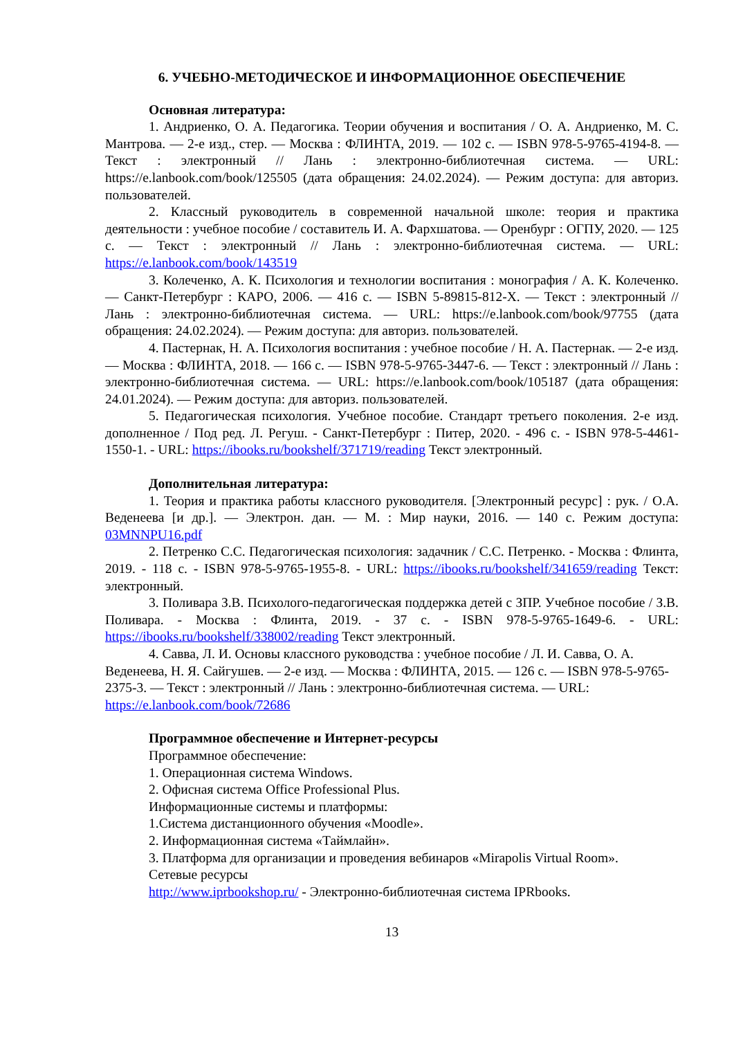6. УЧЕБНО-МЕТОДИЧЕСКОЕ И ИНФОРМАЦИОННОЕ ОБЕСПЕЧЕНИЕ
Основная литература:
1. Андриенко, О. А. Педагогика. Теории обучения и воспитания / О. А. Андриенко, М. С. Мантрова. — 2-е изд., стер. — Москва : ФЛИНТА, 2019. — 102 с. — ISBN 978-5-9765-4194-8. — Текст : электронный // Лань : электронно-библиотечная система. — URL: https://e.lanbook.com/book/125505 (дата обращения: 24.02.2024). — Режим доступа: для авториз. пользователей.
2. Классный руководитель в современной начальной школе: теория и практика деятельности : учебное пособие / составитель И. А. Фархшатова. — Оренбург : ОГПУ, 2020. — 125 с. — Текст : электронный // Лань : электронно-библиотечная система. — URL: https://e.lanbook.com/book/143519
3. Колеченко, А. К. Психология и технологии воспитания : монография / А. К. Колеченко. — Санкт-Петербург : КАРО, 2006. — 416 с. — ISBN 5-89815-812-X. — Текст : электронный // Лань : электронно-библиотечная система. — URL: https://e.lanbook.com/book/97755 (дата обращения: 24.02.2024). — Режим доступа: для авториз. пользователей.
4. Пастернак, Н. А. Психология воспитания : учебное пособие / Н. А. Пастернак. — 2-е изд. — Москва : ФЛИНТА, 2018. — 166 с. — ISBN 978-5-9765-3447-6. — Текст : электронный // Лань : электронно-библиотечная система. — URL: https://e.lanbook.com/book/105187 (дата обращения: 24.01.2024). — Режим доступа: для авториз. пользователей.
5. Педагогическая психология. Учебное пособие. Стандарт третьего поколения. 2-е изд. дополненное / Под ред. Л. Регуш. - Санкт-Петербург : Питер, 2020. - 496 с. - ISBN 978-5-4461-1550-1. - URL: https://ibooks.ru/bookshelf/371719/reading Текст электронный.
Дополнительная литература:
1. Теория и практика работы классного руководителя. [Электронный ресурс] : рук. / О.А. Веденеева [и др.]. — Электрон. дан. — М. : Мир науки, 2016. — 140 с. Режим доступа: 03MNNPU16.pdf
2. Петренко С.С. Педагогическая психология: задачник / С.С. Петренко. - Москва : Флинта, 2019. - 118 с. - ISBN 978-5-9765-1955-8. - URL: https://ibooks.ru/bookshelf/341659/reading Текст: электронный.
3. Поливара З.В. Психолого-педагогическая поддержка детей с ЗПР. Учебное пособие / З.В. Поливара. - Москва : Флинта, 2019. - 37 с. - ISBN 978-5-9765-1649-6. - URL: https://ibooks.ru/bookshelf/338002/reading Текст электронный.
4. Савва, Л. И. Основы классного руководства : учебное пособие / Л. И. Савва, О. А. Веденеева, Н. Я. Сайгушев. — 2-е изд. — Москва : ФЛИНТА, 2015. — 126 с. — ISBN 978-5-9765-2375-3. — Текст : электронный // Лань : электронно-библиотечная система. — URL: https://e.lanbook.com/book/72686
Программное обеспечение и Интернет-ресурсы
Программное обеспечение:
1. Операционная система Windows.
2. Офисная система Office Professional Plus.
Информационные системы и платформы:
1.Система дистанционного обучения «Moodle».
2. Информационная система «Таймлайн».
3. Платформа для организации и проведения вебинаров «Mirapolis Virtual Room».
Сетевые ресурсы
http://www.iprbookshop.ru/ - Электронно-библиотечная система IPRbooks.
13